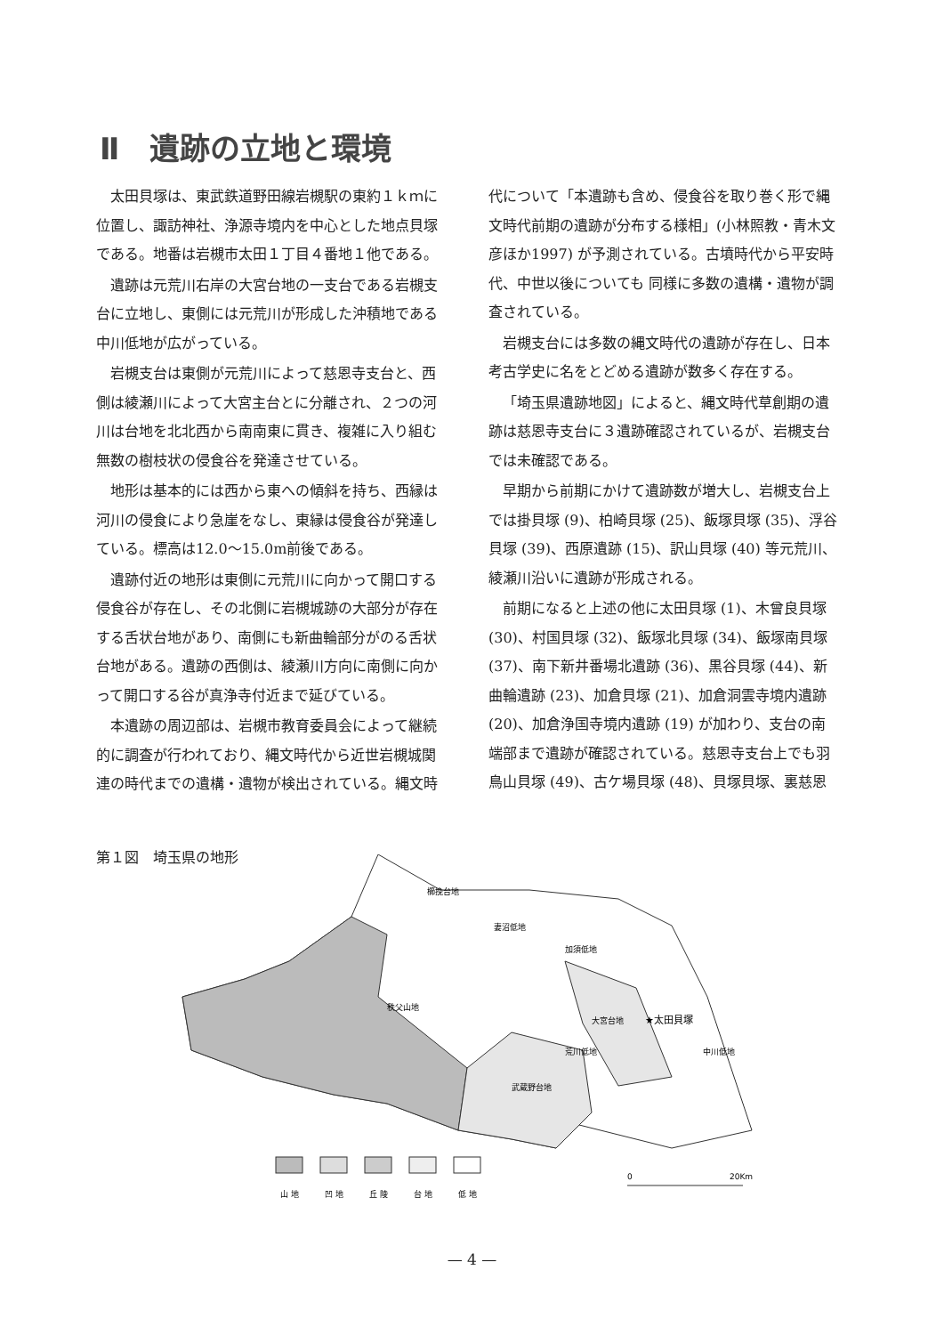Ⅱ　遺跡の立地と環境
太田貝塚は、東武鉄道野田線岩槻駅の東約１ｋｍに位置し、諏訪神社、浄源寺境内を中心とした地点貝塚である。地番は岩槻市太田１丁目４番地１他である。
遺跡は元荒川右岸の大宮台地の一支台である岩槻支台に立地し、東側には元荒川が形成した沖積地である中川低地が広がっている。
岩槻支台は東側が元荒川によって慈恩寺支台と、西側は綾瀬川によって大宮主台とに分離され、２つの河川は台地を北北西から南南東に貫き、複雑に入り組む無数の樹枝状の侵食谷を発達させている。
地形は基本的には西から東への傾斜を持ち、西縁は河川の侵食により急崖をなし、東縁は侵食谷が発達している。標高は12.0～15.0m前後である。
遺跡付近の地形は東側に元荒川に向かって開口する侵食谷が存在し、その北側に岩槻城跡の大部分が存在する舌状台地があり、南側にも新曲輪部分がのる舌状台地がある。遺跡の西側は、綾瀬川方向に南側に向かって開口する谷が真浄寺付近まで延びている。
本遺跡の周辺部は、岩槻市教育委員会によって継続的に調査が行われており、縄文時代から近世岩槻城関連の時代までの遺構・遺物が検出されている。縄文時
代について「本遺跡も含め、侵食谷を取り巻く形で縄文時代前期の遺跡が分布する様相」(小林照教・青木文彦ほか1997) が予測されている。古墳時代から平安時代、中世以後についても 同様に多数の遺構・遺物が調査されている。
岩槻支台には多数の縄文時代の遺跡が存在し、日本考古学史に名をとどめる遺跡が数多く存在する。
「埼玉県遺跡地図」によると、縄文時代草創期の遺跡は慈恩寺支台に３遺跡確認されているが、岩槻支台では未確認である。
早期から前期にかけて遺跡数が増大し、岩槻支台上では掛貝塚 (9)、柏崎貝塚 (25)、飯塚貝塚 (35)、浮谷貝塚 (39)、西原遺跡 (15)、訳山貝塚 (40) 等元荒川、綾瀬川沿いに遺跡が形成される。
前期になると上述の他に太田貝塚 (1)、木曾良貝塚 (30)、村国貝塚 (32)、飯塚北貝塚 (34)、飯塚南貝塚 (37)、南下新井番場北遺跡 (36)、黒谷貝塚 (44)、新曲輪遺跡 (23)、加倉貝塚 (21)、加倉洞雲寺境内遺跡 (20)、加倉浄国寺境内遺跡 (19) が加わり、支台の南端部まで遺跡が確認されている。慈恩寺支台上でも羽鳥山貝塚 (49)、古ケ場貝塚 (48)、貝塚貝塚、裏慈恩
第１図　埼玉県の地形
櫛挽台地
妻沼低地
加須低地
秩父山地
大宮台地
★太田貝塚
荒川低地
中川低地
武蔵野台地
山 地
凹 地
丘 陵
台 地
低 地
0
20Km
— 4 —